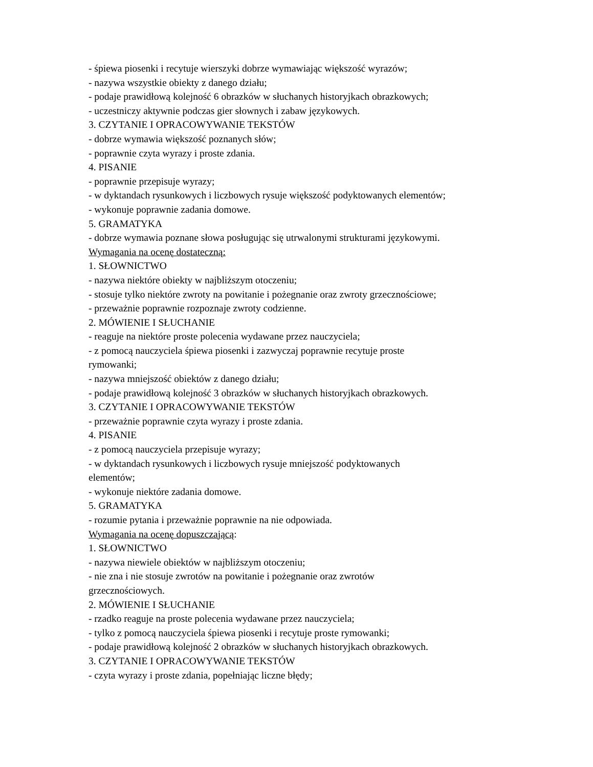- śpiewa piosenki i recytuje wierszyki dobrze wymawiając większość wyrazów;
- nazywa wszystkie obiekty z danego działu;
- podaje prawidłową kolejność 6 obrazków w słuchanych historyjkach obrazkowych;
- uczestniczy aktywnie podczas gier słownych i zabaw językowych.
3. CZYTANIE I OPRACOWYWANIE TEKSTÓW
- dobrze wymawia większość poznanych słów;
- poprawnie czyta wyrazy i proste zdania.
4. PISANIE
- poprawnie przepisuje wyrazy;
- w dyktandach rysunkowych i liczbowych rysuje większość podyktowanych elementów;
- wykonuje poprawnie zadania domowe.
5. GRAMATYKA
- dobrze wymawia poznane słowa posługując się utrwalonymi strukturami językowymi.
Wymagania na ocenę dostateczną:
1. SŁOWNICTWO
- nazywa niektóre obiekty w najbliższym otoczeniu;
- stosuje tylko niektóre zwroty na powitanie i pożegnanie oraz zwroty grzecznościowe;
- przeważnie poprawnie rozpoznaje zwroty codzienne.
2. MÓWIENIE I SŁUCHANIE
- reaguje na niektóre proste polecenia wydawane przez nauczyciela;
- z pomocą nauczyciela śpiewa piosenki i zazwyczaj poprawnie recytuje proste
rymowanki;
- nazywa mniejszość obiektów z danego działu;
- podaje prawidłową kolejność 3 obrazków w słuchanych historyjkach obrazkowych.
3. CZYTANIE I OPRACOWYWANIE TEKSTÓW
- przeważnie poprawnie czyta wyrazy i proste zdania.
4. PISANIE
- z pomocą nauczyciela przepisuje wyrazy;
- w dyktandach rysunkowych i liczbowych rysuje mniejszość podyktowanych
elementów;
- wykonuje niektóre zadania domowe.
5. GRAMATYKA
- rozumie pytania i przeważnie poprawnie na nie odpowiada.
Wymagania na ocenę dopuszczającą:
1. SŁOWNICTWO
- nazywa niewiele obiektów w najbliższym otoczeniu;
- nie zna i nie stosuje zwrotów na powitanie i pożegnanie oraz zwrotów
grzecznościowych.
2. MÓWIENIE I SŁUCHANIE
- rzadko reaguje na proste polecenia wydawane przez nauczyciela;
- tylko z pomocą nauczyciela śpiewa piosenki i recytuje proste rymowanki;
- podaje prawidłową kolejność 2 obrazków w słuchanych historyjkach obrazkowych.
3. CZYTANIE I OPRACOWYWANIE TEKSTÓW
- czyta wyrazy i proste zdania, popełniając liczne błędy;